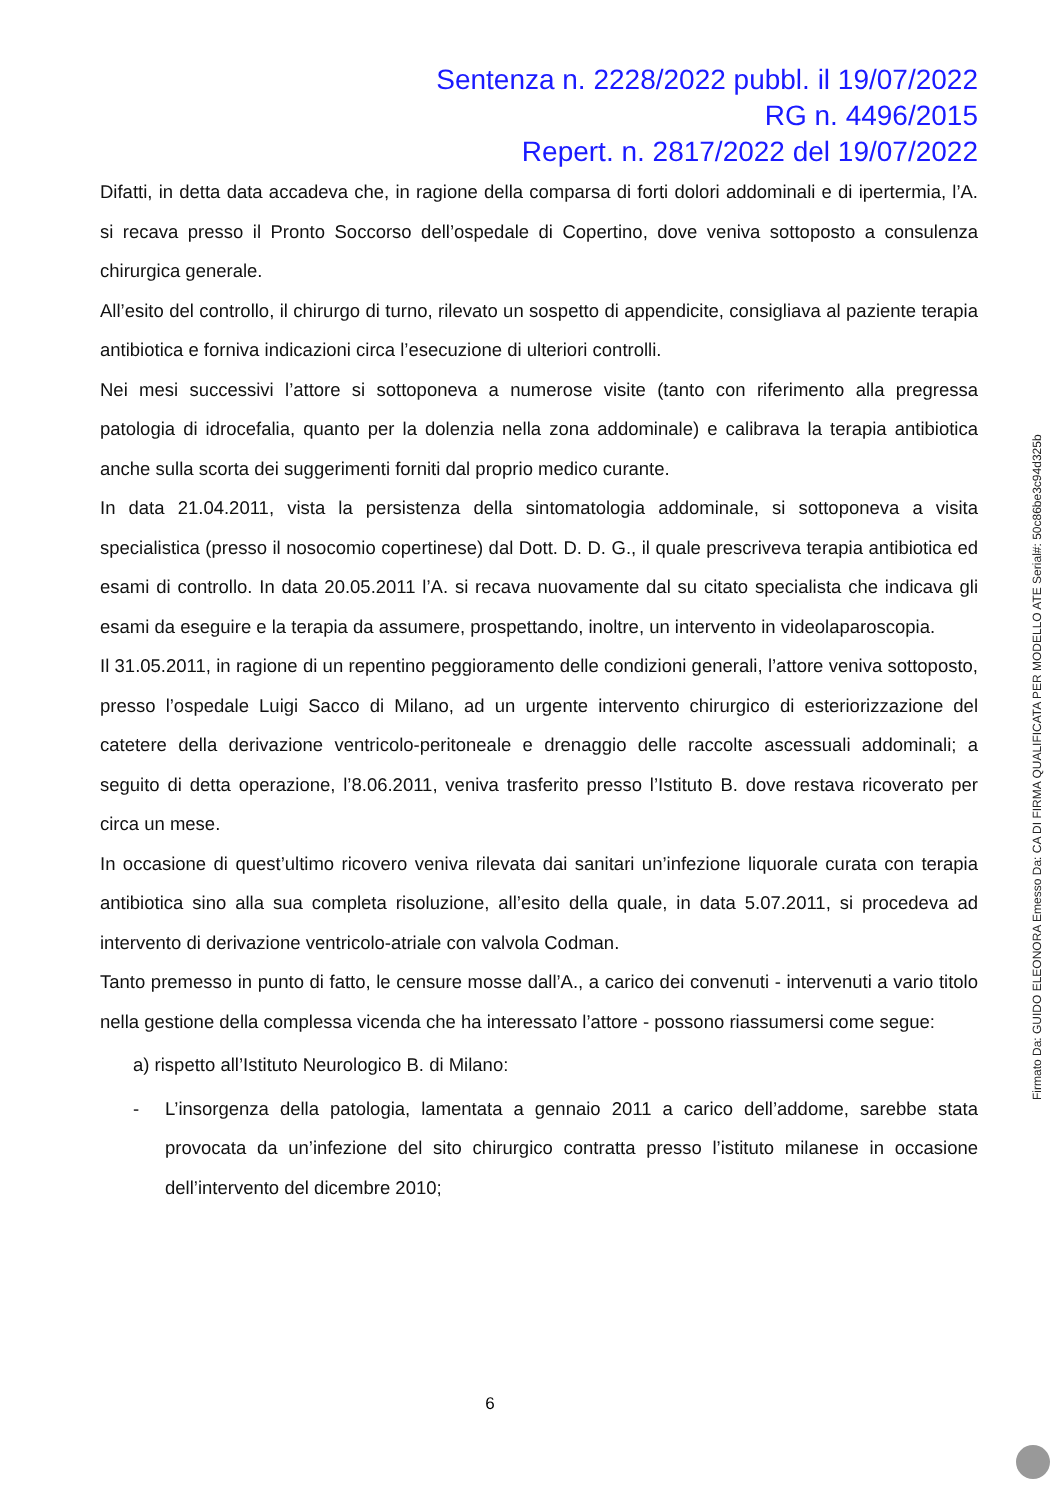Sentenza n. 2228/2022 pubbl. il 19/07/2022
RG n. 4496/2015
Repert. n. 2817/2022 del 19/07/2022
Difatti, in detta data accadeva che, in ragione della comparsa di forti dolori addominali e di ipertermia, l’A. si recava presso il Pronto Soccorso dell’ospedale di Copertino, dove veniva sottoposto a consulenza chirurgica generale.
All’esito del controllo, il chirurgo di turno, rilevato un sospetto di appendicite, consigliava al paziente terapia antibiotica e forniva indicazioni circa l’esecuzione di ulteriori controlli.
Nei mesi successivi l’attore si sottoponeva a numerose visite (tanto con riferimento alla pregressa patologia di idrocefalia, quanto per la dolenzia nella zona addominale) e calibrava la terapia antibiotica anche sulla scorta dei suggerimenti forniti dal proprio medico curante.
In data 21.04.2011, vista la persistenza della sintomatologia addominale, si sottoponeva a visita specialistica (presso il nosocomio copertinese) dal Dott. D. D. G., il quale prescriveva terapia antibiotica ed esami di controllo. In data 20.05.2011 l’A. si recava nuovamente dal su citato specialista che indicava gli esami da eseguire e la terapia da assumere, prospettando, inoltre, un intervento in videolaparoscopia.
Il 31.05.2011, in ragione di un repentino peggioramento delle condizioni generali, l’attore veniva sottoposto, presso l’ospedale Luigi Sacco di Milano, ad un urgente intervento chirurgico di esteriorizzazione del catetere della derivazione ventricolo-peritoneale e drenaggio delle raccolte ascessuali addominali; a seguito di detta operazione, l’8.06.2011, veniva trasferito presso l’Istituto B. dove restava ricoverato per circa un mese.
In occasione di quest’ultimo ricovero veniva rilevata dai sanitari un’infezione liquorale curata con terapia antibiotica sino alla sua completa risoluzione, all’esito della quale, in data 5.07.2011, si procedeva ad intervento di derivazione ventricolo-atriale con valvola Codman.
Tanto premesso in punto di fatto, le censure mosse dall’A., a carico dei convenuti - intervenuti a vario titolo nella gestione della complessa vicenda che ha interessato l’attore - possono riassumersi come segue:
a) rispetto all’Istituto Neurologico B. di Milano:
- L’insorgenza della patologia, lamentata a gennaio 2011 a carico dell’addome, sarebbe stata provocata da un’infezione del sito chirurgico contratta presso l’istituto milanese in occasione dell’intervento del dicembre 2010;
6
Firmato Da: GUIDO ELEONORA Emesso Da: CA DI FIRMA QUALIFICATA PER MODELLO ATE Serial#: 50c86be3c94d325b